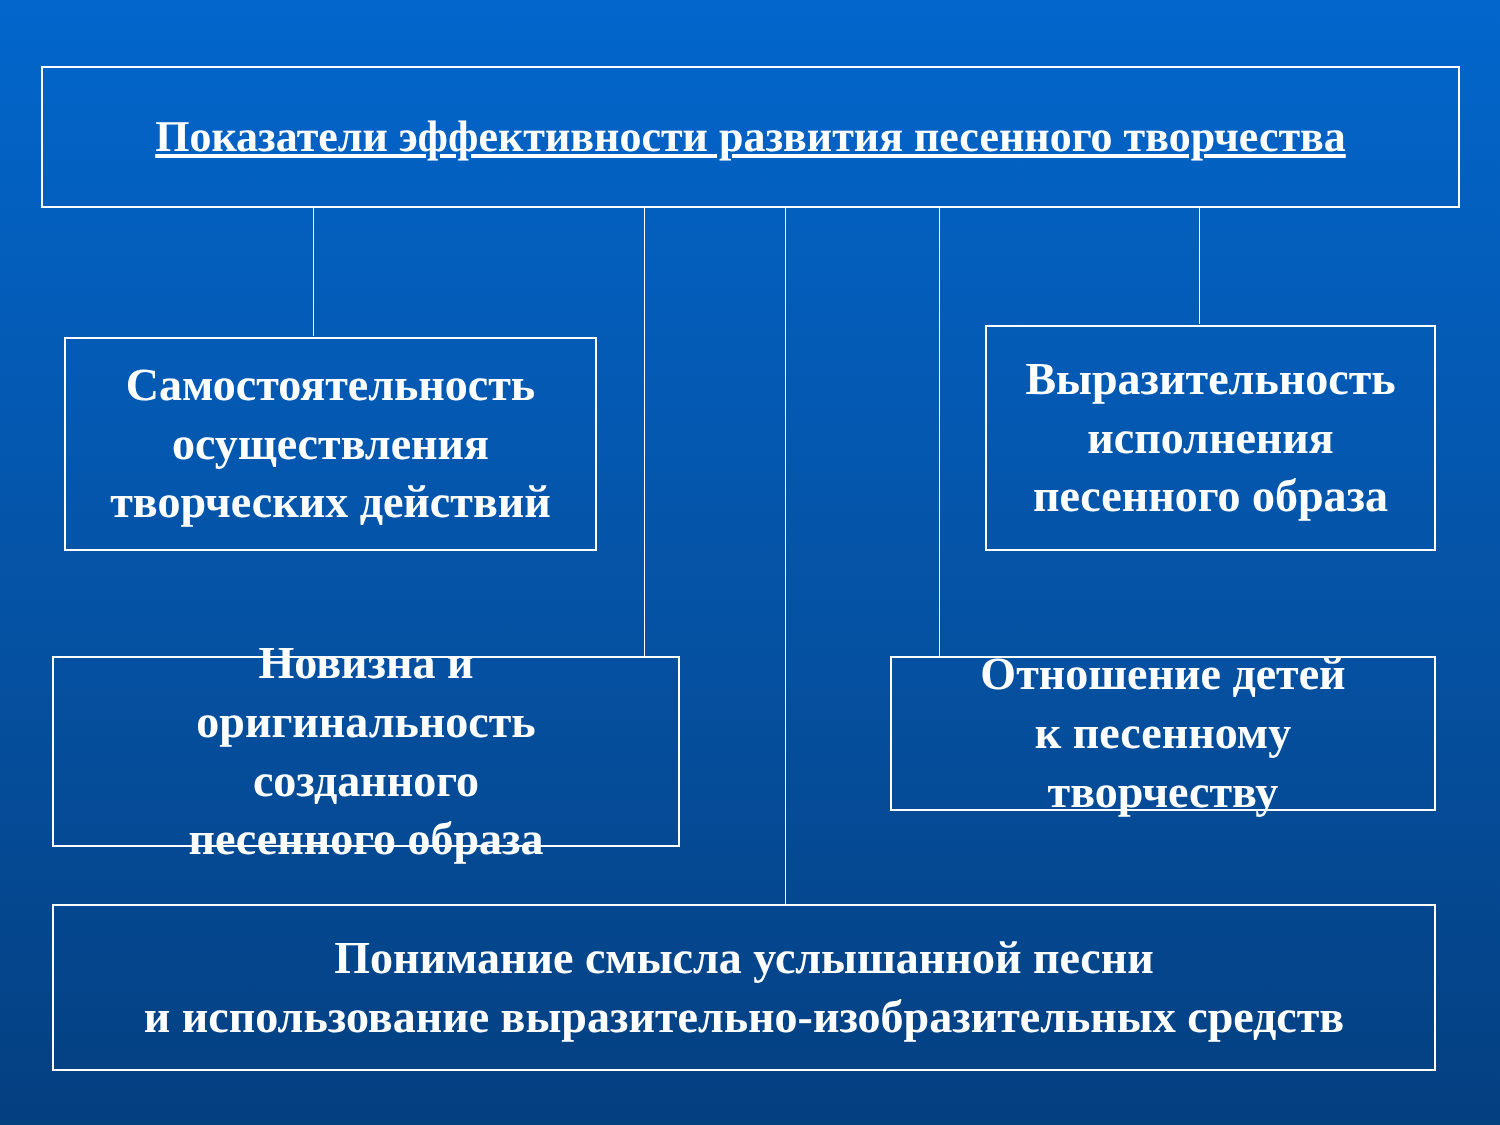Показатели эффективности развития песенного творчества
Самостоятельность
осуществления
творческих действий
Выразительность
исполнения
песенного образа
Новизна и
оригинальность
созданного
песенного образа
Отношение детей
к песенному
творчеству
Понимание смысла услышанной песни
и использование выразительно-изобразительных средств